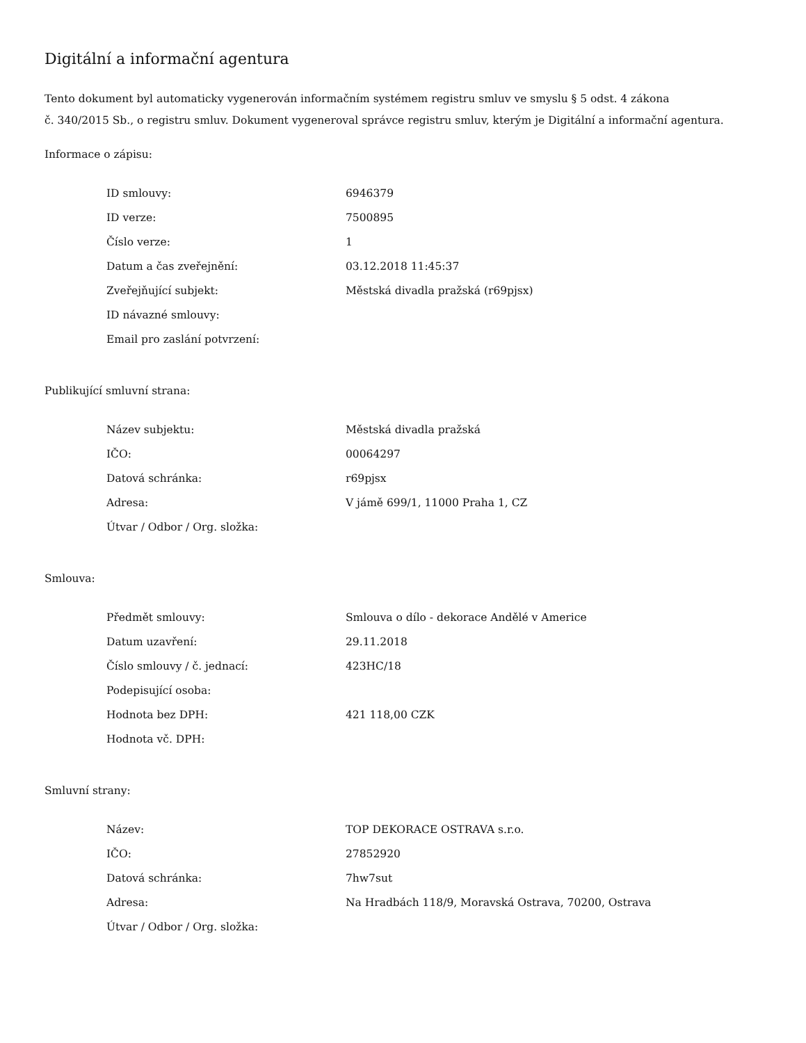Digitální a informační agentura
Tento dokument byl automaticky vygenerován informačním systémem registru smluv ve smyslu § 5 odst. 4 zákona
č. 340/2015 Sb., o registru smluv. Dokument vygeneroval správce registru smluv, kterým je Digitální a informační agentura.
Informace o zápisu:
| ID smlouvy: | 6946379 |
| ID verze: | 7500895 |
| Číslo verze: | 1 |
| Datum a čas zveřejnění: | 03.12.2018 11:45:37 |
| Zveřejňující subjekt: | Městská divadla pražská (r69pjsx) |
| ID návazné smlouvy: | |
| Email pro zaslání potvrzení: | |
Publikující smluvní strana:
| Název subjektu: | Městská divadla pražská |
| IČO: | 00064297 |
| Datová schránka: | r69pjsx |
| Adresa: | V jámě 699/1, 11000 Praha 1, CZ |
| Útvar / Odbor / Org. složka: | |
Smlouva:
| Předmět smlouvy: | Smlouva o dílo - dekorace Andělé v Americe |
| Datum uzavření: | 29.11.2018 |
| Číslo smlouvy / č. jednací: | 423HC/18 |
| Podepisující osoba: | |
| Hodnota bez DPH: | 421 118,00 CZK |
| Hodnota vč. DPH: | |
Smluvní strany:
| Název: | TOP DEKORACE OSTRAVA s.r.o. |
| IČO: | 27852920 |
| Datová schránka: | 7hw7sut |
| Adresa: | Na Hradbách 118/9, Moravská Ostrava, 70200, Ostrava |
| Útvar / Odbor / Org. složka: | |